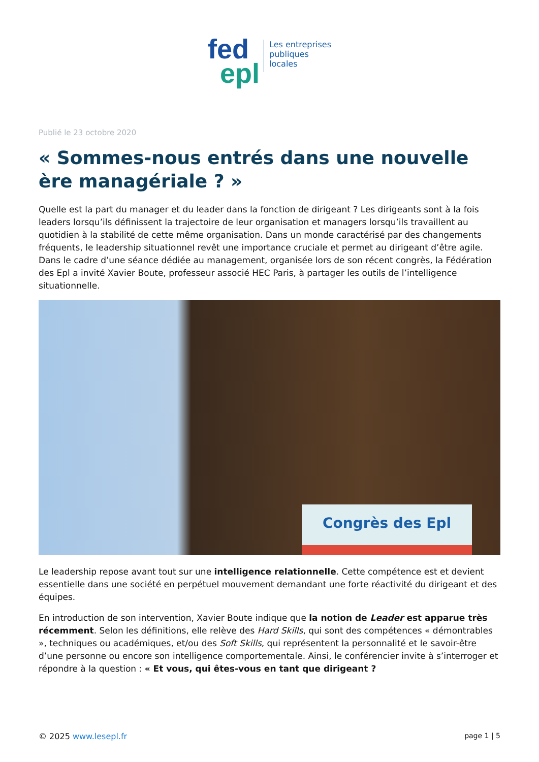fed
epl
Les entreprises
publiques
locales
Publié le 23 octobre 2020
« Sommes-nous entrés dans une nouvelle ère managériale ? »
Quelle est la part du manager et du leader dans la fonction de dirigeant ? Les dirigeants sont à la fois leaders lorsqu’ils définissent la trajectoire de leur organisation et managers lorsqu’ils travaillent au quotidien à la stabilité de cette même organisation. Dans un monde caractérisé par des changements fréquents, le leadership situationnel revêt une importance cruciale et permet au dirigeant d’être agile. Dans le cadre d’une séance dédiée au management, organisée lors de son récent congrès, la Fédération des Epl a invité Xavier Boute, professeur associé HEC Paris, à partager les outils de l’intelligence situationnelle.
Congrès des Epl
Le leadership repose avant tout sur une intelligence relationnelle. Cette compétence est et devient essentielle dans une société en perpétuel mouvement demandant une forte réactivité du dirigeant et des équipes.
En introduction de son intervention, Xavier Boute indique que la notion de Leader est apparue très récemment. Selon les définitions, elle relève des Hard Skills, qui sont des compétences « démontrables », techniques ou académiques, et/ou des Soft Skills, qui représentent la personnalité et le savoir-être d’une personne ou encore son intelligence comportementale. Ainsi, le conférencier invite à s’interroger et répondre à la question : « Et vous, qui êtes-vous en tant que dirigeant ?
© 2025 www.lesepl.fr page 1 | 5